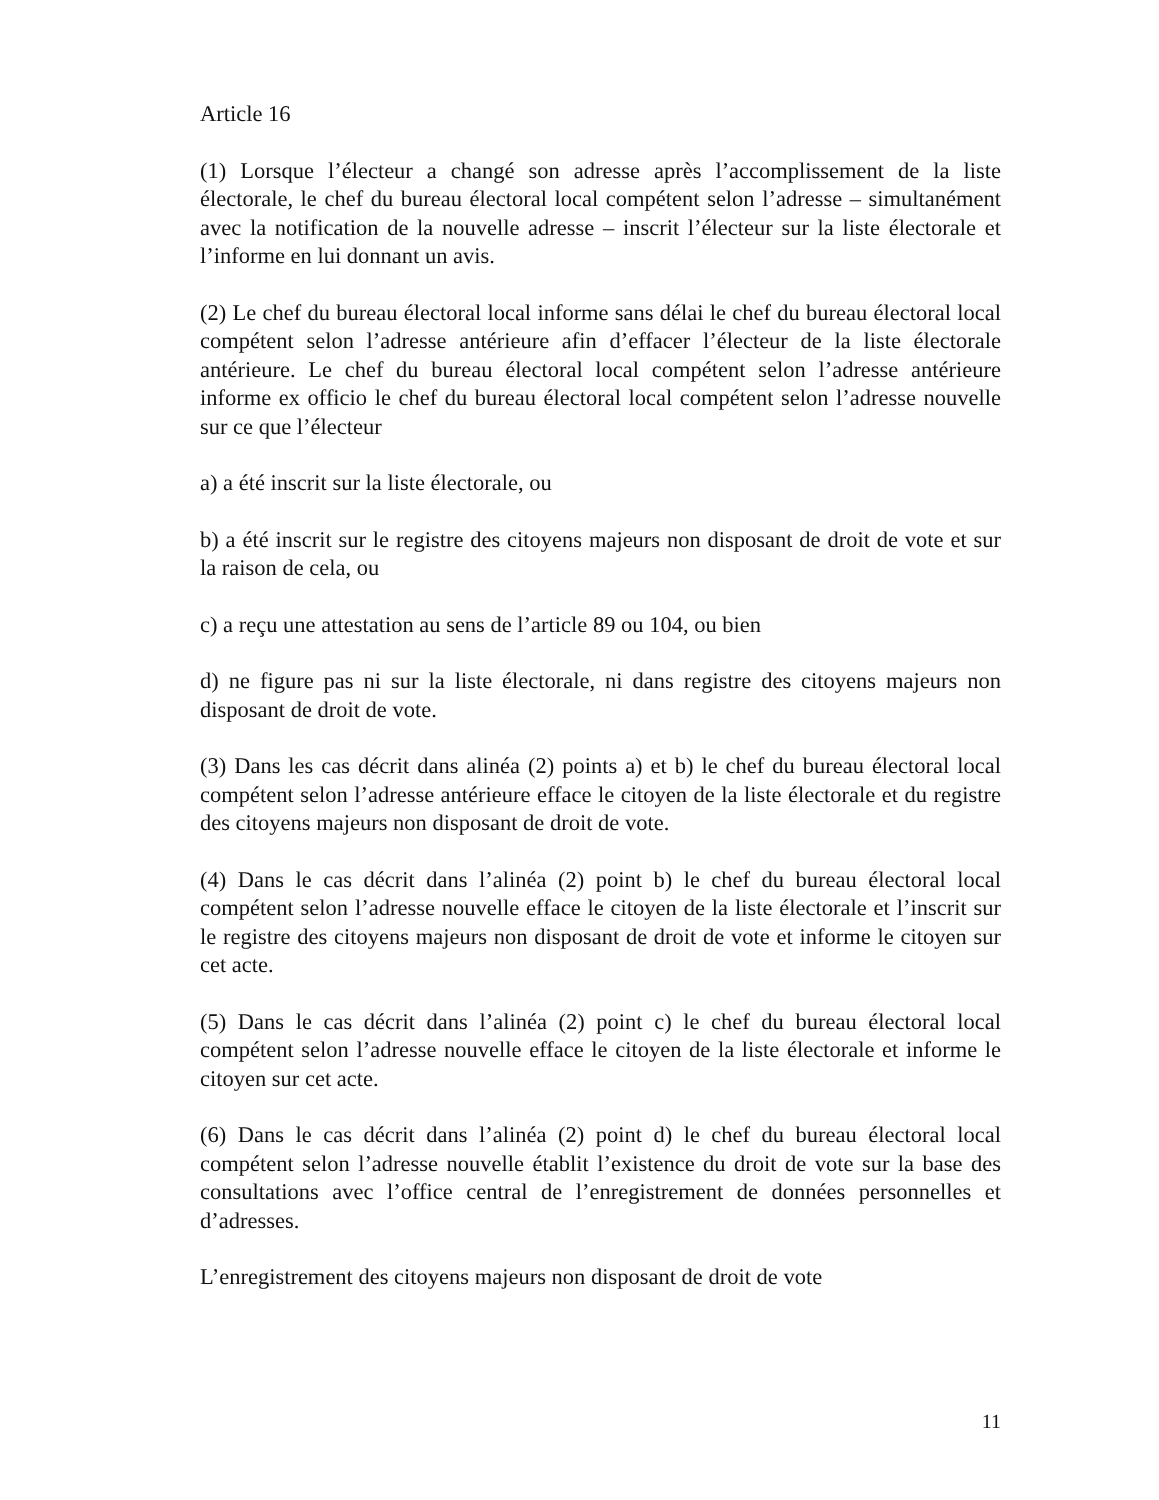Article 16
(1) Lorsque l’électeur a changé son adresse après l’accomplissement de la liste électorale, le chef du bureau électoral local compétent selon l’adresse – simultanément avec la notification de la nouvelle adresse – inscrit l’électeur sur la liste électorale et l’informe en lui donnant un avis.
(2) Le chef du bureau électoral local informe sans délai le chef du bureau électoral local compétent selon l’adresse antérieure afin d’effacer l’électeur de la liste électorale antérieure. Le chef du bureau électoral local compétent selon l’adresse antérieure informe ex officio le chef du bureau électoral local compétent selon l’adresse nouvelle sur ce que l’électeur
a) a été inscrit sur la liste électorale, ou
b) a été inscrit sur le registre des citoyens majeurs non disposant de droit de vote et sur la raison de cela, ou
c) a reçu une attestation au sens de l’article 89 ou 104, ou bien
d) ne figure pas ni sur la liste électorale, ni dans registre des citoyens majeurs non disposant de droit de vote.
(3) Dans les cas décrit dans alinéa (2) points a) et b) le chef du bureau électoral local compétent selon l’adresse antérieure efface le citoyen de la liste électorale et du registre des citoyens majeurs non disposant de droit de vote.
(4) Dans le cas décrit dans l’alinéa (2) point b) le chef du bureau électoral local compétent selon l’adresse nouvelle efface le citoyen de la liste électorale et l’inscrit sur le registre des citoyens majeurs non disposant de droit de vote et informe le citoyen sur cet acte.
(5) Dans le cas décrit dans l’alinéa (2) point c) le chef du bureau électoral local compétent selon l’adresse nouvelle efface le citoyen de la liste électorale et informe le citoyen sur cet acte.
(6) Dans le cas décrit dans l’alinéa (2) point d) le chef du bureau électoral local compétent selon l’adresse nouvelle établit l’existence du droit de vote sur la base des consultations avec l’office central de l’enregistrement de données personnelles et d’adresses.
L’enregistrement des citoyens majeurs non disposant de droit de vote
11